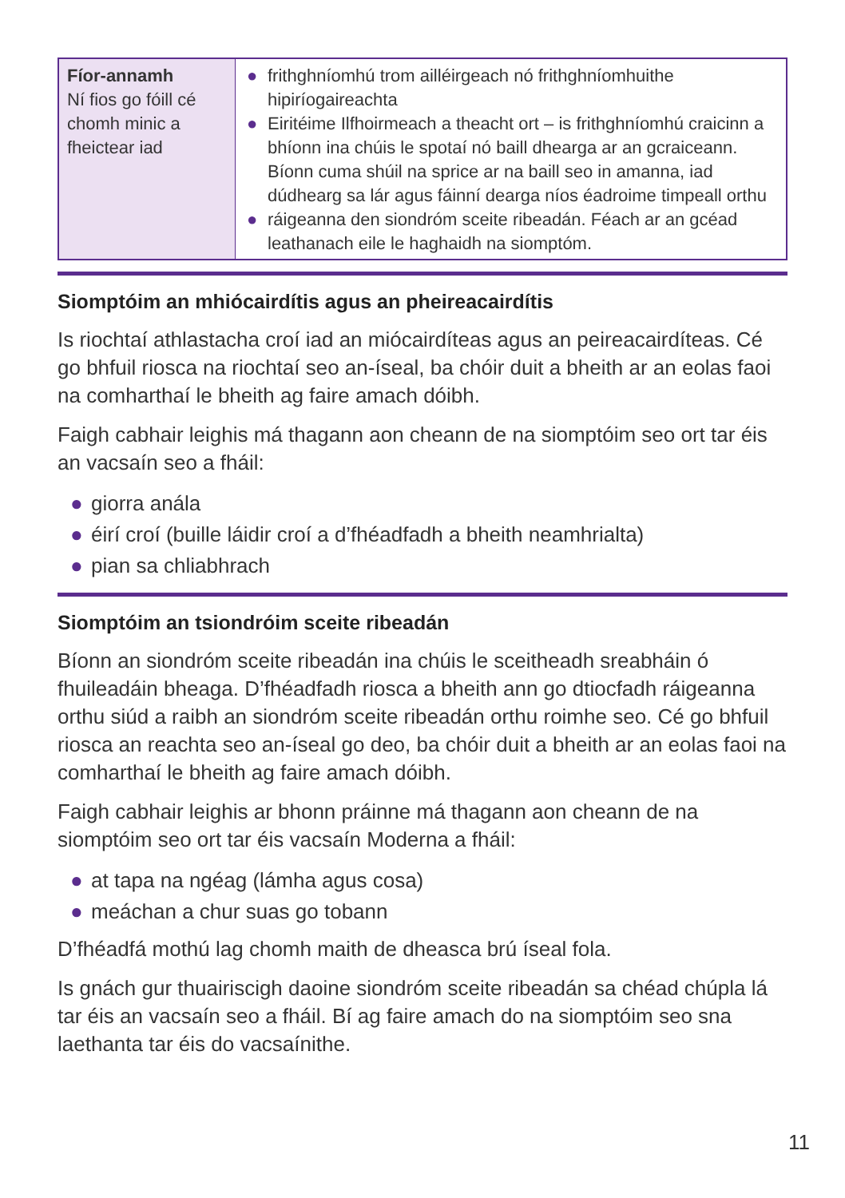| Fíor-annamh Ní fios go fóill cé chomh minic a fheictear iad | ● frithghníomhú trom ailléirgeach nó frithghníomhuithe hipiríogaireachta ● Eiritéime Ilfhoirmeach a theacht ort – is frithghníomhú craicinn a bhíonn ina chúis le spotaí nó baill dhearga ar an gcraiceann. Bíonn cuma shúil na sprice ar na baill seo in amanna, iad dúdhearg sa lár agus fáinní dearga níos éadroime timpeall orthu ● ráigeanna den siondróm sceite ribeadán. Féach ar an gcéad leathanach eile le haghaidh na siomptóm. |
Siomptóim an mhiócairdítis agus an pheireacairdítis
Is riochtaí athlastacha croí iad an miócairdíteas agus an peireacairdíteas. Cé go bhfuil riosca na riochtaí seo an-íseal, ba chóir duit a bheith ar an eolas faoi na comharthaí le bheith ag faire amach dóibh.
Faigh cabhair leighis má thagann aon cheann de na siomptóim seo ort tar éis an vacsaín seo a fháil:
● giorra anála
● éirí croí (buille láidir croí a d’fhéadfadh a bheith neamhrialta)
● pian sa chliabhrach
Siomptóim an tsiondróim sceite ribeadán
Bíonn an siondróm sceite ribeadán ina chúis le sceitheadh sreabháin ó fhuileadáin bheaga. D’fhéadfadh riosca a bheith ann go dtiocfadh ráigeanna orthu siúd a raibh an siondróm sceite ribeadán orthu roimhe seo. Cé go bhfuil riosca an reachta seo an-íseal go deo, ba chóir duit a bheith ar an eolas faoi na comharthaí le bheith ag faire amach dóibh.
Faigh cabhair leighis ar bhonn práinne má thagann aon cheann de na siomptóim seo ort tar éis vacsaín Moderna a fháil:
● at tapa na ngéag (lámha agus cosa)
● meáchan a chur suas go tobann
D’fhéadfá mothú lag chomh maith de dheasca brú íseal fola.
Is gnách gur thuairiscigh daoine siondróm sceite ribeadán sa chéad chúpla lá tar éis an vacsaín seo a fháil. Bí ag faire amach do na siomptóim seo sna laethanta tar éis do vacsaínithe.
11